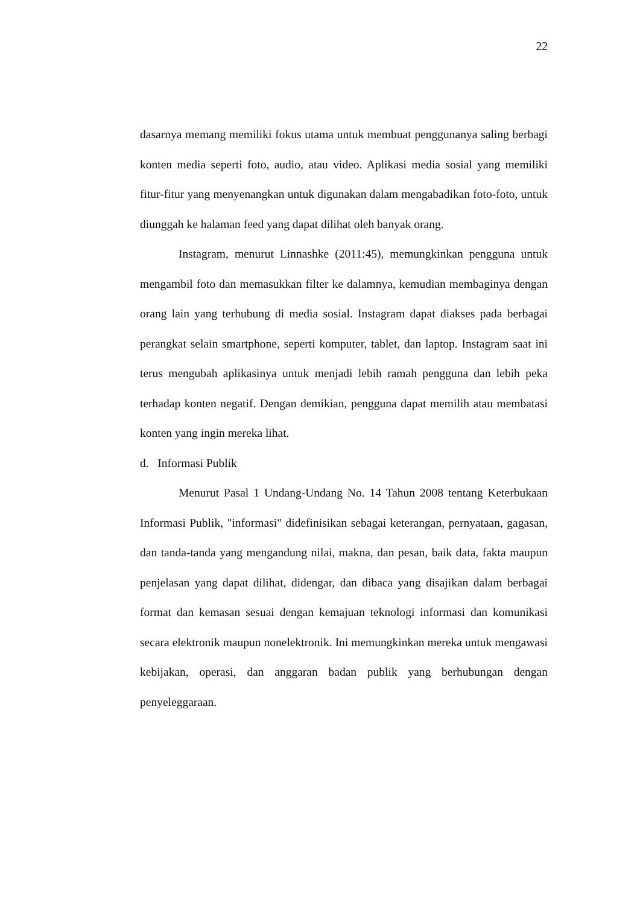22
dasarnya memang memiliki fokus utama untuk membuat penggunanya saling berbagi konten media seperti foto, audio, atau video. Aplikasi media sosial yang memiliki fitur-fitur yang menyenangkan untuk digunakan dalam mengabadikan foto-foto, untuk diunggah ke halaman feed yang dapat dilihat oleh banyak orang.
Instagram, menurut Linnashke (2011:45), memungkinkan pengguna untuk mengambil foto dan memasukkan filter ke dalamnya, kemudian membaginya dengan orang lain yang terhubung di media sosial. Instagram dapat diakses pada berbagai perangkat selain smartphone, seperti komputer, tablet, dan laptop. Instagram saat ini terus mengubah aplikasinya untuk menjadi lebih ramah pengguna dan lebih peka terhadap konten negatif. Dengan demikian, pengguna dapat memilih atau membatasi konten yang ingin mereka lihat.
d. Informasi Publik
Menurut Pasal 1 Undang-Undang No. 14 Tahun 2008 tentang Keterbukaan Informasi Publik, "informasi" didefinisikan sebagai keterangan, pernyataan, gagasan, dan tanda-tanda yang mengandung nilai, makna, dan pesan, baik data, fakta maupun penjelasan yang dapat dilihat, didengar, dan dibaca yang disajikan dalam berbagai format dan kemasan sesuai dengan kemajuan teknologi informasi dan komunikasi secara elektronik maupun nonelektronik. Ini memungkinkan mereka untuk mengawasi kebijakan, operasi, dan anggaran badan publik yang berhubungan dengan penyeleggaraan.